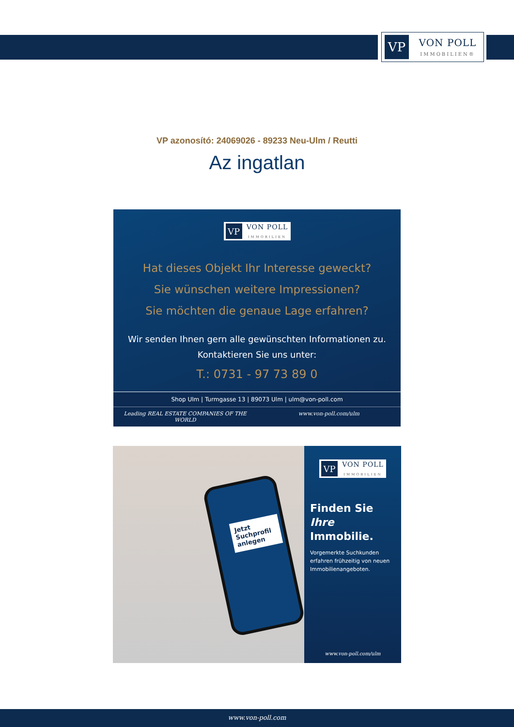VP
VON POLL
IMMOBILIEN®
VP azonosító: 24069026 - 89233 Neu-Ulm / Reutti
Az ingatlan
VP
VON POLL
IMMOBILIEN
Hat dieses Objekt Ihr Interesse geweckt?
Sie wünschen weitere Impressionen?
Sie möchten die genaue Lage erfahren?
Wir senden Ihnen gern alle gewünschten Informationen zu.
Kontaktieren Sie uns unter:
T.: 0731 - 97 73 89 0
Shop Ulm | Turmgasse 13 | 89073 Ulm | ulm@von-poll.com
Leading REAL ESTATE COMPANIES OF THE WORLD www.von-poll.com/ulm
Jetzt Suchprofil anlegen
VP
VON POLL
IMMOBILIEN
Finden Sie
Ihre Immobilie.
Vorgemerkte Suchkunden erfahren frühzeitig von neuen Immobilienangeboten.
www.von-poll.com/ulm
www.von-poll.com